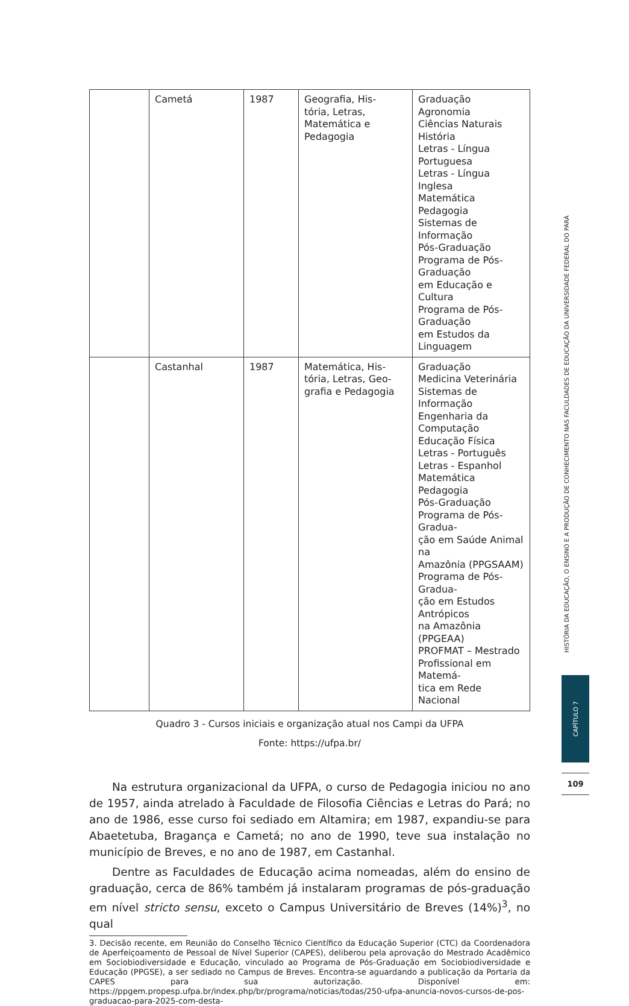| | Cametá | 1987 | Geografia, His- tória, Letras, Matemática e Pedagogia | Graduação Agronomia Ciências Naturais História Letras - Língua Portuguesa Letras - Língua Inglesa Matemática Pedagogia Sistemas de Informação Pós-Graduação Programa de Pós-Graduação em Educação e Cultura Programa de Pós-Graduação em Estudos da Linguagem |
| | Castanhal | 1987 | Matemática, His- tória, Letras, Geo- grafia e Pedagogia | Graduação Medicina Veterinária Sistemas de Informação Engenharia da Computação Educação Física Letras - Português Letras - Espanhol Matemática Pedagogia Pós-Graduação Programa de Pós-Gradua- ção em Saúde Animal na Amazônia (PPGSAAM) Programa de Pós-Gradua- ção em Estudos Antrópicos na Amazônia (PPGEAA) PROFMAT – Mestrado Profissional em Matemá- tica em Rede Nacional |
Quadro 3 - Cursos iniciais e organização atual nos Campi da UFPA
Fonte: https://ufpa.br/
Na estrutura organizacional da UFPA, o curso de Pedagogia iniciou no ano de 1957, ainda atrelado à Faculdade de Filosofia Ciências e Letras do Pará; no ano de 1986, esse curso foi sediado em Altamira; em 1987, expandiu-se para Abaetetuba, Bragança e Cametá; no ano de 1990, teve sua instalação no município de Breves, e no ano de 1987, em Castanhal.
Dentre as Faculdades de Educação acima nomeadas, além do ensino de graduação, cerca de 86% também já instalaram programas de pós-graduação em nível stricto sensu, exceto o Campus Universitário de Breves (14%)<sup>3</sup>, no qual
3. Decisão recente, em Reunião do Conselho Técnico Científico da Educação Superior (CTC) da Coordenadora de Aperfeiçoamento de Pessoal de Nível Superior (CAPES), deliberou pela aprovação do Mestrado Acadêmico em Sociobiodiversidade e Educação, vinculado ao Programa de Pós-Graduação em Sociobiodiversidade e Educação (PPGSE), a ser sediado no Campus de Breves. Encontra-se aguardando a publicação da Portaria da CAPES para sua autorização. Disponível em: https://ppgem.propesp.ufpa.br/index.php/br/programa/noticias/todas/250-ufpa-anuncia-novos-cursos-de-pos-graduacao-para-2025-com-desta-
HISTÓRIA DA EDUCAÇÃO, O ENSINO E A PRODUÇÃO DE CONHECIMENTO NAS FACULDADES DE EDUCAÇÃO DA UNIVERSIDADE FEDERAL DO PARÁ
CAPÍTULO 7
109